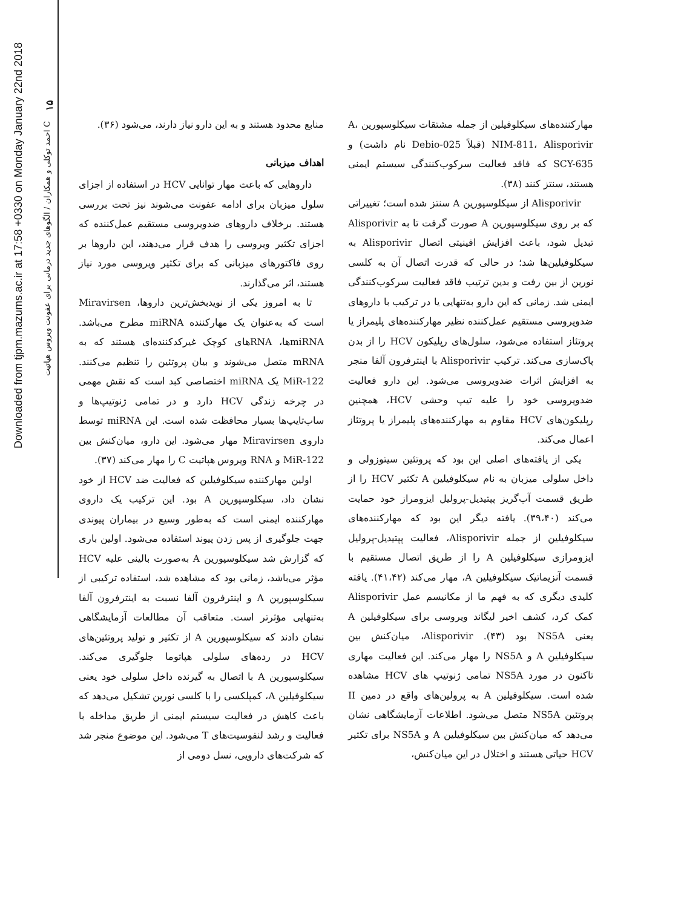۱۵
احمد توکلی و همکاران / الگوهای جدید درمانی برای عفونت ویروس هپاتیت C
Downloaded from tjpm.mazums.ac.ir at 17:58 +0330 on Monday January 22nd 2018
منابع محدود هستند و به این دارو نیاز دارند، می‌شود (۳۶).
اهداف میزبانی
داروهایی که باعث مهار توانایی HCV در استفاده از اجزای سلول میزبان برای ادامه عفونت می‌شوند نیز تحت بررسی هستند. برخلاف داروهای ضدویروسی مستقیم عمل‌کننده که اجزای تکثیر ویروسی را هدف قرار می‌دهند، این داروها بر روی فاکتورهای میزبانی که برای تکثیر ویروسی مورد نیاز هستند، اثر می‌گذارند.
تا به امروز یکی از نویدبخش‌ترین داروها، Miravirsen است که به‌عنوان یک مهارکننده miRNA مطرح می‌باشد. miRNAها، RNAهای کوچک غیرکدکننده‌ای هستند که به mRNA متصل می‌شوند و بیان پروتئین را تنظیم می‌کنند. MiR-122 یک miRNA اختصاصی کبد است که نقش مهمی در چرخه زندگی HCV دارد و در تمامی ژنوتیپ‌ها و ساب‌تایپ‌ها بسیار محافظت شده است. این miRNA توسط داروی Miravirsen مهار می‌شود. این دارو، میان‌کنش بین MiR-122 و RNA ویروس هپاتیت C را مهار می‌کند (۳۷).
اولین مهارکننده سیکلوفیلین که فعالیت ضد HCV از خود نشان داد، سیکلوسپورین A بود. این ترکیب یک داروی مهارکننده ایمنی است که به‌طور وسیع در بیماران پیوندی جهت جلوگیری از پس زدن پیوند استفاده می‌شود. اولین باری که گزارش شد سیکلوسپورین A به‌صورت بالینی علیه HCV مؤثر می‌باشد، زمانی بود که مشاهده شد، استفاده ترکیبی از سیکلوسپورین A و اینترفرون آلفا نسبت به اینترفرون آلفا به‌تنهایی مؤثرتر است. متعاقب آن مطالعات آزمایشگاهی نشان دادند که سیکلوسپورین A از تکثیر و تولید پروتئین‌های HCV در رده‌های سلولی هپاتوما جلوگیری می‌کند. سیکلوسپورین A با اتصال به گیرنده داخل سلولی خود یعنی سیکلوفیلین A، کمپلکسی را با کلسی نورین تشکیل می‌دهد که باعث کاهش در فعالیت سیستم ایمنی از طریق مداخله با فعالیت و رشد لنفوسیت‌های T می‌شود. این موضوع منجر شد که شرکت‌های دارویی، نسل دومی از
مهارکننده‌های سیکلوفیلین از جمله مشتقات سیکلوسپورین A، NIM-811، Alisporivir (قبلاً Debio-025 نام داشت) و SCY-635 که فاقد فعالیت سرکوب‌کنندگی سیستم ایمنی هستند، سنتز کنند (۳۸).
Alisporivir از سیکلوسپورین A سنتز شده است؛ تغییراتی که بر روی سیکلوسپورین A صورت گرفت تا به Alisporivir تبدیل شود، باعث افزایش افینیتی اتصال Alisporivir به سیکلوفیلین‌ها شد؛ در حالی که قدرت اتصال آن به کلسی نورین از بین رفت و بدین ترتیب فاقد فعالیت سرکوب‌کنندگی ایمنی شد. زمانی که این دارو به‌تنهایی یا در ترکیب با داروهای ضدویروسی مستقیم عمل‌کننده نظیر مهارکننده‌های پلیمراز یا پروتئاز استفاده می‌شود، سلول‌های رپلیکون HCV را از بدن پاک‌سازی می‌کند. ترکیب Alisporivir با اینترفرون آلفا منجر به افزایش اثرات ضدویروسی می‌شود. این دارو فعالیت ضدویروسی خود را علیه تیپ وحشی HCV، همچنین رپلیکون‌های HCV مقاوم به مهارکننده‌های پلیمراز یا پروتئاز اعمال می‌کند.
یکی از یافته‌های اصلی این بود که پروتئین سیتوزولی و داخل سلولی میزبان به نام سیکلوفیلین A تکثیر HCV را از طریق قسمت آب‌گریز پپتیدیل-پرولیل ایزومراز خود حمایت می‌کند (۳۹،۴۰). یافته دیگر این بود که مهارکننده‌های سیکلوفیلین از جمله Alisporivir، فعالیت پپتیدیل-پرولیل ایزومرازی سیکلوفیلین A را از طریق اتصال مستقیم با قسمت آنزیماتیک سیکلوفیلین A، مهار می‌کند (۴۱،۴۲). یافته کلیدی دیگری که به فهم ما از مکانیسم عمل Alisporivir کمک کرد، کشف اخیر لیگاند ویروسی برای سیکلوفیلین A یعنی NS5A بود (۴۳). Alisporivir، میان‌کنش بین سیکلوفیلین A و NS5A را مهار می‌کند. این فعالیت مهاری تاکنون در مورد NS5A تمامی ژنوتیپ های HCV مشاهده شده است. سیکلوفیلین A به پرولین‌های واقع در دمین II پروتئین NS5A متصل می‌شود. اطلاعات آزمایشگاهی نشان می‌دهد که میان‌کنش بین سیکلوفیلین A و NS5A برای تکثیر HCV حیاتی هستند و اختلال در این میان‌کنش،